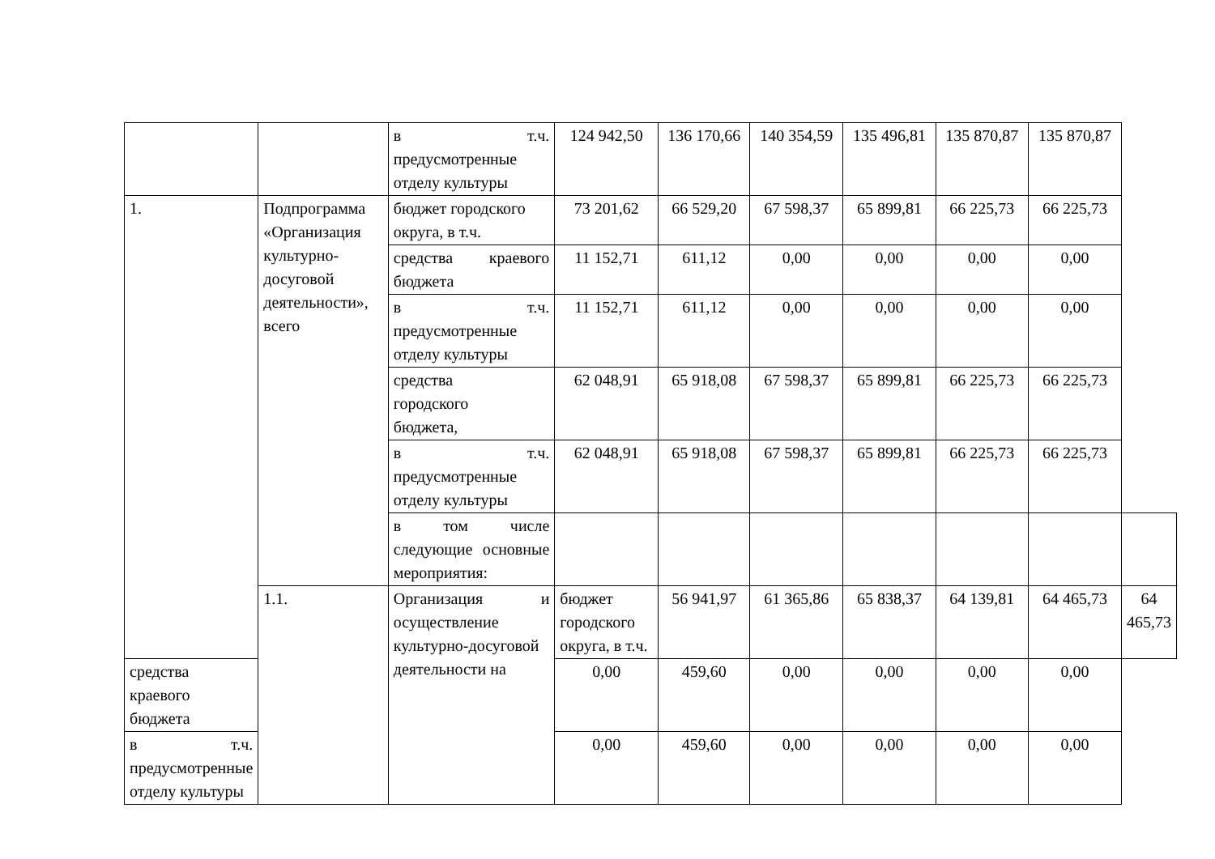| | | в т.ч. предусмотренные отделу культуры | 124 942,50 | 136 170,66 | 140 354,59 | 135 496,81 | 135 870,87 | 135 870,87 | |
| 1. | Подпрограмма «Организация культурно-досуговой деятельности», всего | бюджет городского округа, в т.ч. | 73 201,62 | 66 529,20 | 67 598,37 | 65 899,81 | 66 225,73 | 66 225,73 | |
| | | средства краевого бюджета | 11 152,71 | 611,12 | 0,00 | 0,00 | 0,00 | 0,00 | |
| | | в т.ч. предусмотренные отделу культуры | 11 152,71 | 611,12 | 0,00 | 0,00 | 0,00 | 0,00 | |
| | | средства городского бюджета, | 62 048,91 | 65 918,08 | 67 598,37 | 65 899,81 | 66 225,73 | 66 225,73 | |
| | | в т.ч. предусмотренные отделу культуры | 62 048,91 | 65 918,08 | 67 598,37 | 65 899,81 | 66 225,73 | 66 225,73 | |
| | | в том числе следующие основные мероприятия: | | | | | | | |
| | 1.1. | Организация и осуществление культурно-досуговой деятельности на | бюджет городского округа, в т.ч. | 56 941,97 | 61 365,86 | 65 838,37 | 64 139,81 | 64 465,73 | 64 465,73 |
| средства краевого бюджета | | | 0,00 | 459,60 | 0,00 | 0,00 | 0,00 | 0,00 | |
| в т.ч. предусмотренные отделу культуры | | | 0,00 | 459,60 | 0,00 | 0,00 | 0,00 | 0,00 | |